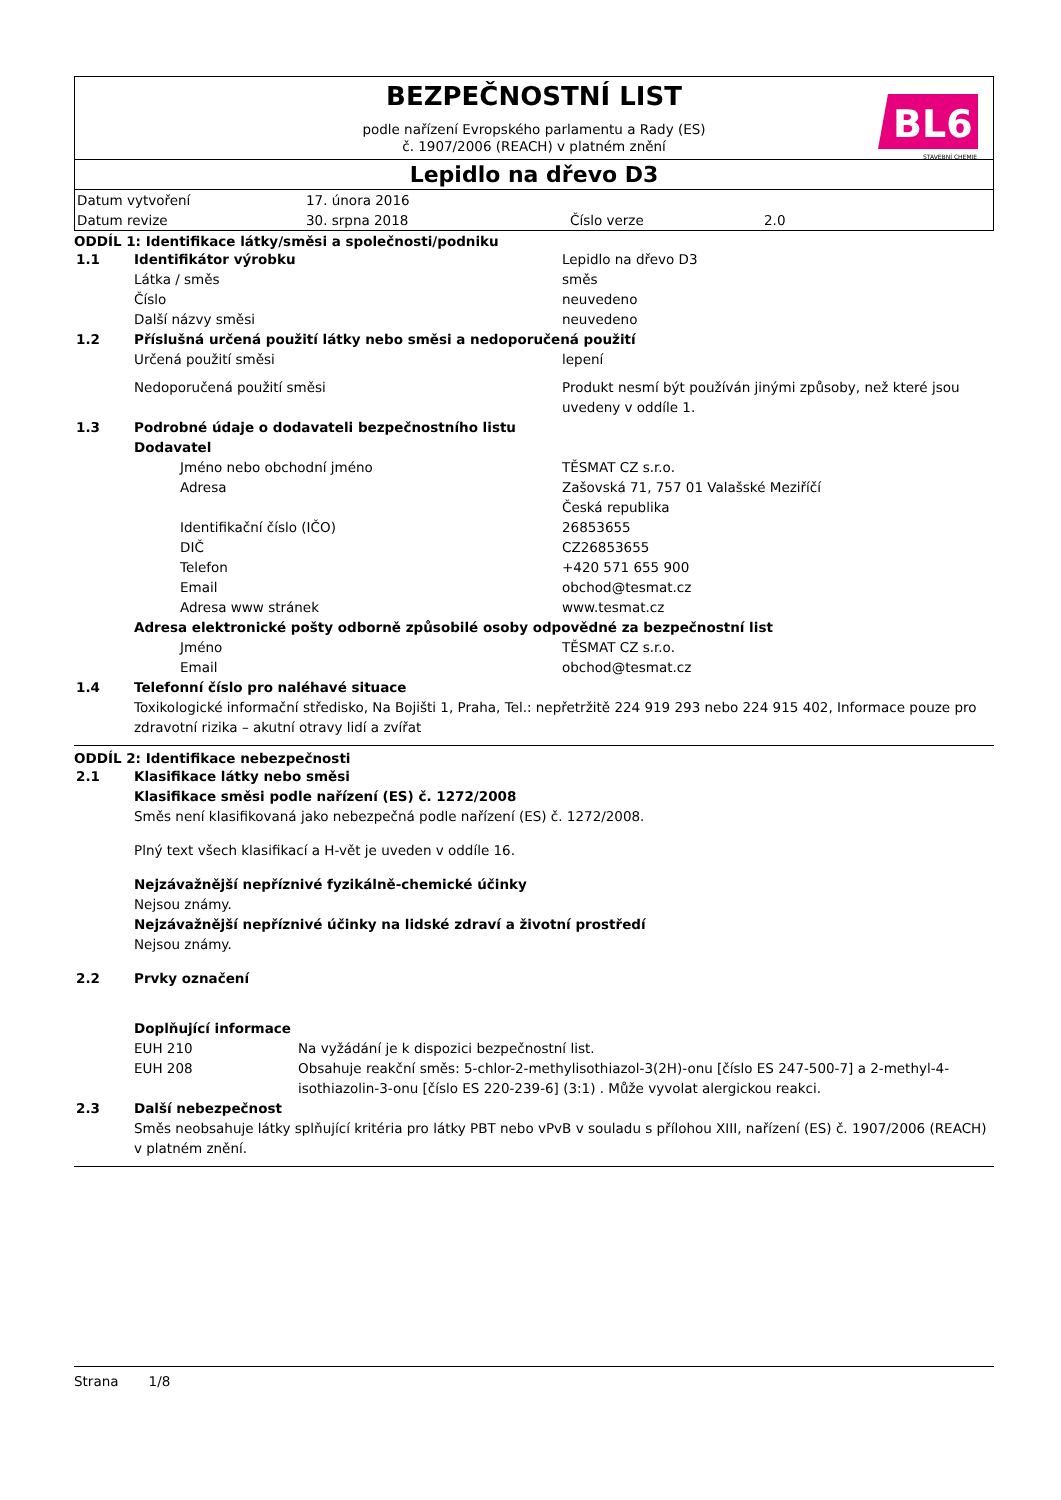BEZPEČNOSTNÍ LIST
podle nařízení Evropského parlamentu a Rady (ES)
č. 1907/2006 (REACH) v platném znění
BL6
STAVEBNÍ CHEMIE
Lepidlo na dřevo D3
| Datum vytvoření | 17. února 2016 | | |
| Datum revize | 30. srpna 2018 | Číslo verze | 2.0 |
ODDÍL 1: Identifikace látky/směsi a společnosti/podniku
| 1.1 | Identifikátor výrobku | | Lepidlo na dřevo D3 |
| | Látka / směs | | směs |
| | Číslo | | neuvedeno |
| | Další názvy směsi | | neuvedeno |
| 1.2 | Příslušná určená použití látky nebo směsi a nedoporučená použití | | |
| | Určená použití směsi | | lepení |
| | Nedoporučená použití směsi | | Produkt nesmí být používán jinými způsoby, než které jsou uvedeny v oddíle 1. |
| 1.3 | Podrobné údaje o dodavateli bezpečnostního listu | | |
| | Dodavatel | | |
| | | Jméno nebo obchodní jméno | TĚSMAT CZ s.r.o. |
| | | Adresa | Zašovská 71, 757 01 Valašské Meziříčí Česká republika |
| | | Identifikační číslo (IČO) | 26853655 |
| | | DIČ | CZ26853655 |
| | | Telefon | +420 571 655 900 |
| | | Email | obchod@tesmat.cz |
| | | Adresa www stránek | www.tesmat.cz |
| | Adresa elektronické pošty odborně způsobilé osoby odpovědné za bezpečnostní list | | |
| | | Jméno | TĚSMAT CZ s.r.o. |
| | | Email | obchod@tesmat.cz |
| 1.4 | Telefonní číslo pro naléhavé situace | | |
| | Toxikologické informační středisko, Na Bojišti 1, Praha, Tel.: nepřetržitě 224 919 293 nebo 224 915 402, Informace pouze pro zdravotní rizika – akutní otravy lidí a zvířat | | |
ODDÍL 2: Identifikace nebezpečnosti
| 2.1 | Klasifikace látky nebo směsi | |
| | Klasifikace směsi podle nařízení (ES) č. 1272/2008 | |
| | Směs není klasifikovaná jako nebezpečná podle nařízení (ES) č. 1272/2008. | |
| | Plný text všech klasifikací a H-vět je uveden v oddíle 16. | |
| | Nejzávažnější nepříznivé fyzikálně-chemické účinky | |
| | Nejsou známy. | |
| | Nejzávažnější nepříznivé účinky na lidské zdraví a životní prostředí | |
| | Nejsou známy. | |
| 2.2 | Prvky označení | |
| | Doplňující informace | |
| | EUH 210 | Na vyžádání je k dispozici bezpečnostní list. |
| | EUH 208 | Obsahuje reakční směs: 5-chlor-2-methylisothiazol-3(2H)-onu [číslo ES 247-500-7] a 2-methyl-4-isothiazolin-3-onu [číslo ES 220-239-6] (3:1) . Může vyvolat alergickou reakci. |
| 2.3 | Další nebezpečnost | |
| | Směs neobsahuje látky splňující kritéria pro látky PBT nebo vPvB v souladu s přílohou XIII, nařízení (ES) č. 1907/2006 (REACH) v platném znění. | |
Strana 1/8